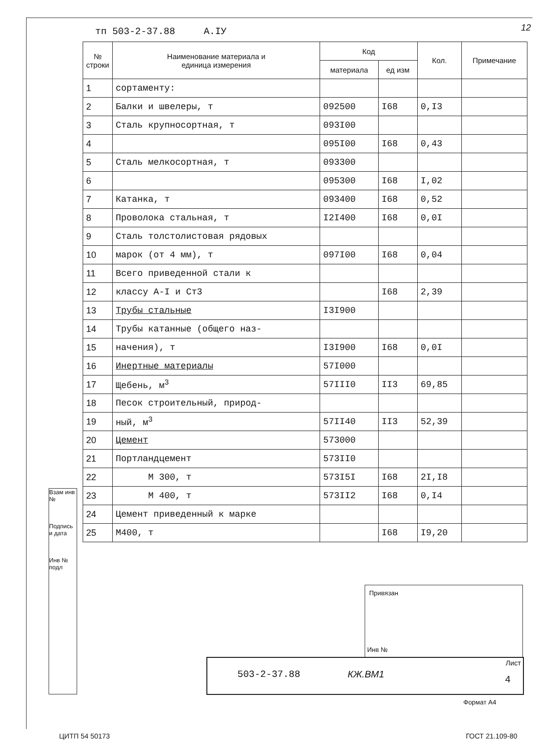тп 503-2-37.88 А.IУ 12
| № строки | Наименование материала и единица измерения | Код | | Кол. | Примечание |
| --- | --- | --- | --- | --- | --- |
| | | материала | ед изм | | |
| 1 | сортаменту: | | | | |
| 2 | Балки и швелеры, т | 092500 | I68 | 0,I3 | |
| 3 | Сталь крупносортная, т | 093I00 | | | |
| 4 | | 095I00 | I68 | 0,43 | |
| 5 | Сталь мелкосортная, т | 093300 | | | |
| 6 | | 095300 | I68 | I,02 | |
| 7 | Катанка, т | 093400 | I68 | 0,52 | |
| 8 | Проволока стальная, т | I2I400 | I68 | 0,0I | |
| 9 | Сталь толстолистовая рядовых | | | | |
| 10 | марок (от 4 мм), т | 097I00 | I68 | 0,04 | |
| 11 | Всего приведенной стали к | | | | |
| 12 | классу А-I и Ст3 | | I68 | 2,39 | |
| 13 | Трубы стальные | I3I900 | | | |
| 14 | Трубы катанные (общего наз- | | | | |
| 15 | начения), т | I3I900 | I68 | 0,0I | |
| 16 | Инертные материалы | 57I000 | | | |
| 17 | Щебень, м<sup>3</sup> | 57III0 | II3 | 69,85 | |
| 18 | Песок строительный, природ- | | | | |
| 19 | ный, м<sup>3</sup> | 57II40 | II3 | 52,39 | |
| 20 | Цемент | 573000 | | | |
| 21 | Портландцемент | 573II0 | | | |
| 22 | М 300, т | 573I5I | I68 | 2I,I8 | |
| 23 | М 400, т | 573II2 | I68 | 0,I4 | |
| 24 | Цемент приведенный к марке | | | | |
| 25 | М400, т | | I68 | I9,20 | |
Взам инв №
Подпись и дата
Инв № подл
Привязан
Инв №
503-2-37.88 КЖ.ВМ1
Лист
4
Формат А4
ЦИТП 54 50173 ГОСТ 21.109-80